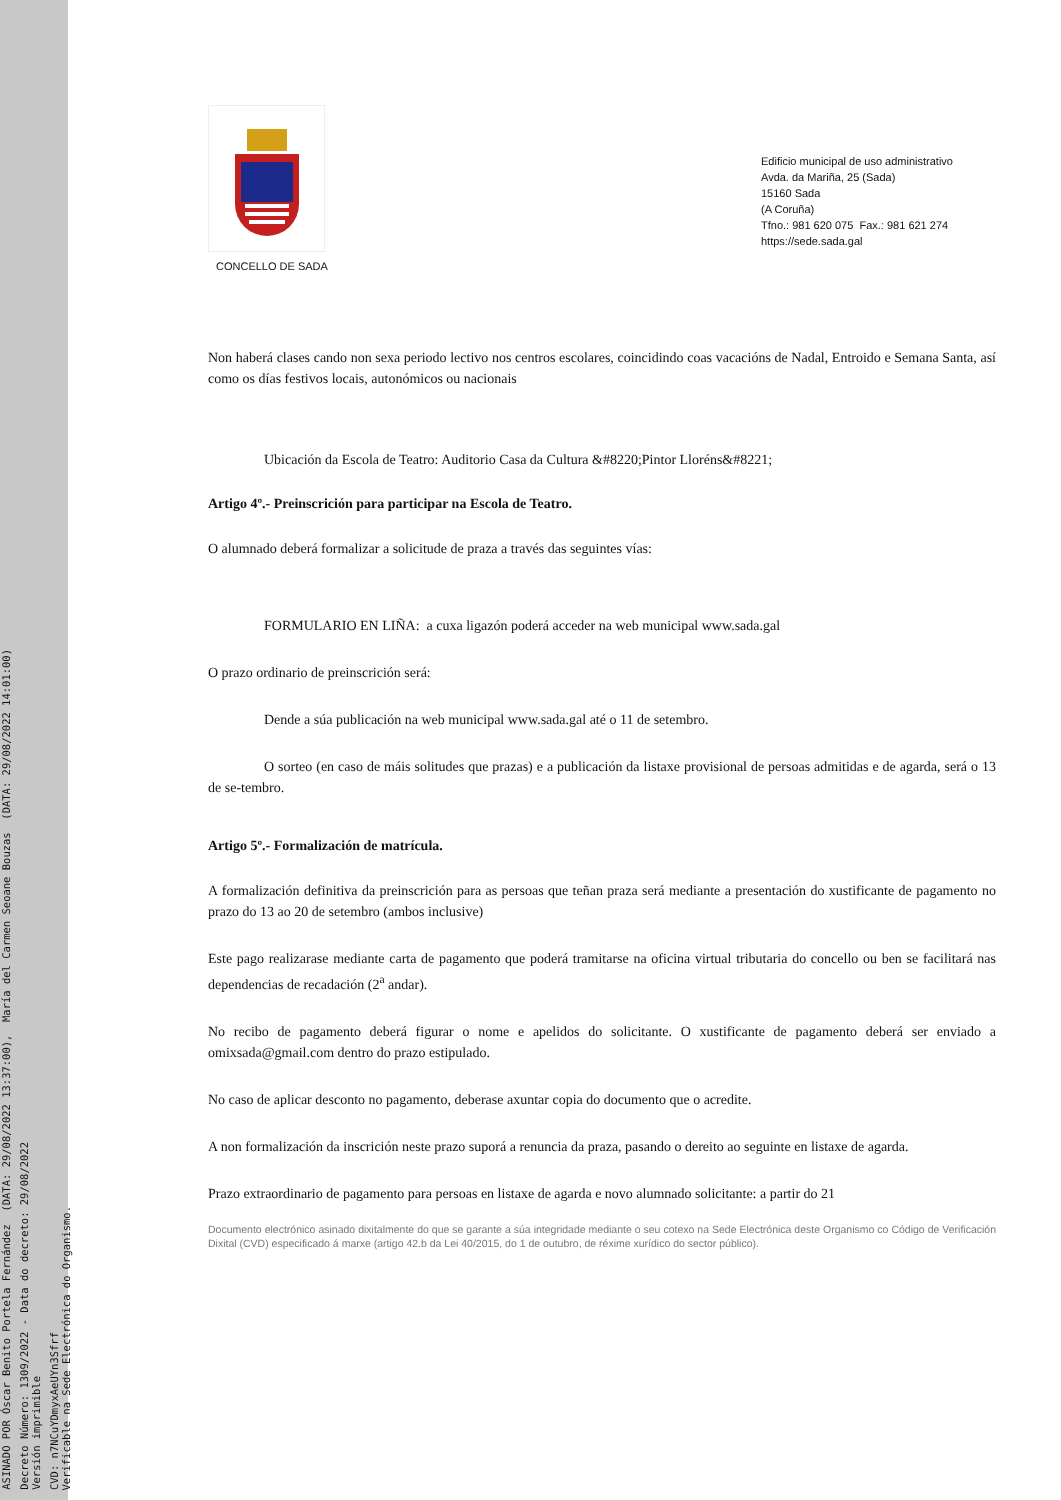ASINADO POR Óscar Benito Portela Fernández (DATA: 29/08/2022 13:37:00), María del Carmen Seoane Bouzas (DATA: 29/08/2022 14:01:00)
Decreto Número: 1309/2022 - Data do decreto: 29/08/2022 Versión imprimible
CVD: n7NCuYDmyxAeUYn3Sfrf Verificable na Sede Electrónica do Organismo.
CONCELLO DE SADA
Edificio municipal de uso administrativo
Avda. da Mariña, 25 (Sada)
15160 Sada
(A Coruña)
Tfno.: 981 620 075 Fax.: 981 621 274
https://sede.sada.gal
Non haberá clases cando non sexa periodo lectivo nos centros escolares, coincidindo coas vacacións de Nadal, Entroido e Semana Santa, así como os días festivos locais, autonómicos ou nacionais
Ubicación da Escola de Teatro: Auditorio Casa da Cultura &#8220;Pintor Lloréns&#8221;
Artigo 4º.- Preinscrición para participar na Escola de Teatro.
O alumnado deberá formalizar a solicitude de praza a través das seguintes vías:
FORMULARIO EN LIÑA: a cuxa ligazón poderá acceder na web municipal www.sada.gal
O prazo ordinario de preinscrición será:
Dende a súa publicación na web municipal www.sada.gal até o 11 de setembro.
O sorteo (en caso de máis solitudes que prazas) e a publicación da listaxe provisional de persoas admitidas e de agarda, será o 13 de se-tembro.
Artigo 5º.- Formalización de matrícula.
A formalización definitiva da preinscrición para as persoas que teñan praza será mediante a presentación do xustificante de pagamento no prazo do 13 ao 20 de setembro (ambos inclusive)
Este pago realizarase mediante carta de pagamento que poderá tramitarse na oficina virtual tributaria do concello ou ben se facilitará nas dependencias de recadación (2<sup>a</sup> andar).
No recibo de pagamento deberá figurar o nome e apelidos do solicitante. O xustificante de pagamento deberá ser enviado a omixsada@gmail.com dentro do prazo estipulado.
No caso de aplicar desconto no pagamento, deberase axuntar copia do documento que o acredite.
A non formalización da inscrición neste prazo suporá a renuncia da praza, pasando o dereito ao seguinte en listaxe de agarda.
Prazo extraordinario de pagamento para persoas en listaxe de agarda e novo alumnado solicitante: a partir do 21
Documento electrónico asinado dixitalmente do que se garante a súa integridade mediante o seu cotexo na Sede Electrónica deste Organismo co Código de Verificación Dixital (CVD) especificado á marxe (artigo 42.b da Lei 40/2015, do 1 de outubro, de réxime xurídico do sector público).